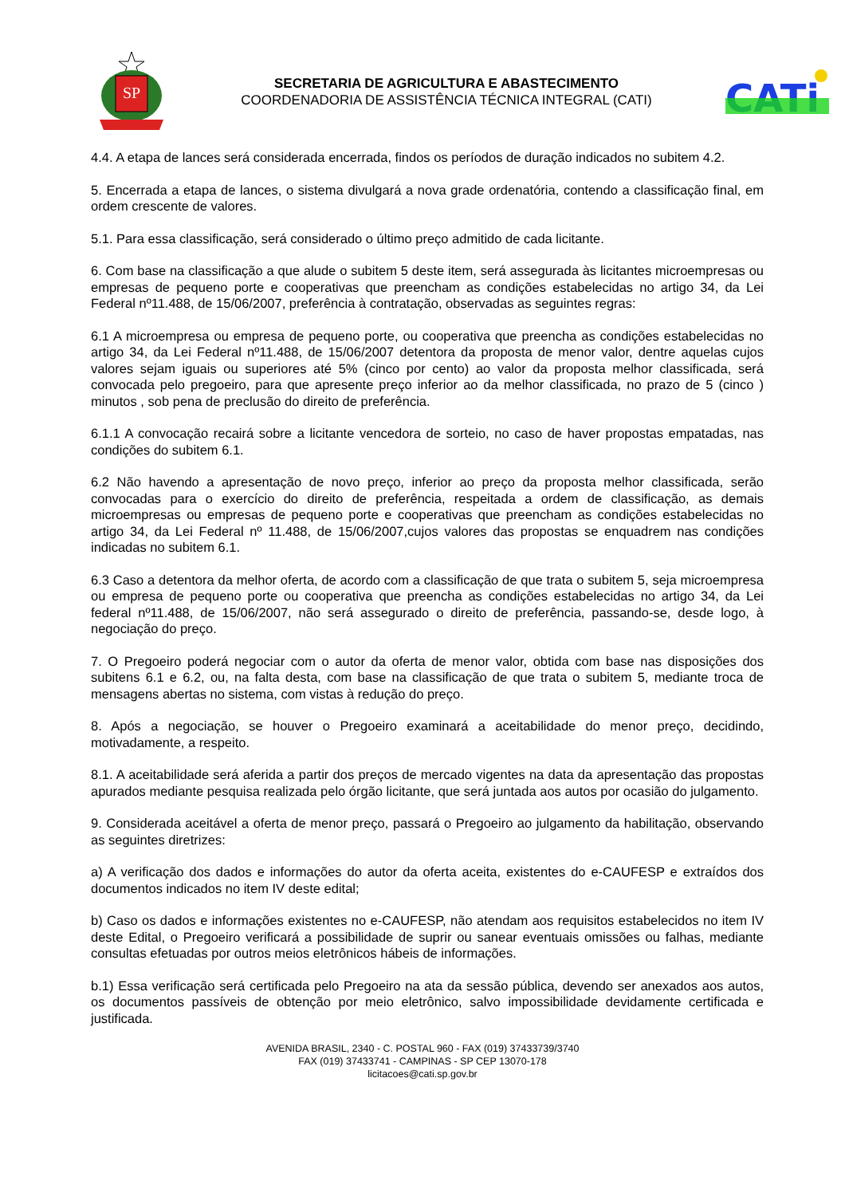SP
SECRETARIA DE AGRICULTURA E ABASTECIMENTO
COORDENADORIA DE ASSISTÊNCIA TÉCNICA INTEGRAL (CATI)
CATi
4.4. A etapa de lances será considerada encerrada, findos os períodos de duração indicados no subitem 4.2.
5. Encerrada a etapa de lances, o sistema divulgará a nova grade ordenatória, contendo a classificação final, em ordem crescente de valores.
5.1. Para essa classificação, será considerado o último preço admitido de cada licitante.
6. Com base na classificação a que alude o subitem 5 deste item, será assegurada às licitantes microempresas ou empresas de pequeno porte e cooperativas que preencham as condições estabelecidas no artigo 34, da Lei Federal nº11.488, de 15/06/2007, preferência à contratação, observadas as seguintes regras:
6.1 A microempresa ou empresa de pequeno porte, ou cooperativa que preencha as condições estabelecidas no artigo 34, da Lei Federal nº11.488, de 15/06/2007 detentora da proposta de menor valor, dentre aquelas cujos valores sejam iguais ou superiores até 5% (cinco por cento) ao valor da proposta melhor classificada, será convocada pelo pregoeiro, para que apresente preço inferior ao da melhor classificada, no prazo de 5 (cinco ) minutos , sob pena de preclusão do direito de preferência.
6.1.1 A convocação recairá sobre a licitante vencedora de sorteio, no caso de haver propostas empatadas, nas condições do subitem 6.1.
6.2 Não havendo a apresentação de novo preço, inferior ao preço da proposta melhor classificada, serão convocadas para o exercício do direito de preferência, respeitada a ordem de classificação, as demais microempresas ou empresas de pequeno porte e cooperativas que preencham as condições estabelecidas no artigo 34, da Lei Federal nº 11.488, de 15/06/2007,cujos valores das propostas se enquadrem nas condições indicadas no subitem 6.1.
6.3 Caso a detentora da melhor oferta, de acordo com a classificação de que trata o subitem 5, seja microempresa ou empresa de pequeno porte ou cooperativa que preencha as condições estabelecidas no artigo 34, da Lei federal nº11.488, de 15/06/2007, não será assegurado o direito de preferência, passando-se, desde logo, à negociação do preço.
7. O Pregoeiro poderá negociar com o autor da oferta de menor valor, obtida com base nas disposições dos subitens 6.1 e 6.2, ou, na falta desta, com base na classificação de que trata o subitem 5, mediante troca de mensagens abertas no sistema, com vistas à redução do preço.
8. Após a negociação, se houver o Pregoeiro examinará a aceitabilidade do menor preço, decidindo, motivadamente, a respeito.
8.1. A aceitabilidade será aferida a partir dos preços de mercado vigentes na data da apresentação das propostas apurados mediante pesquisa realizada pelo órgão licitante, que será juntada aos autos por ocasião do julgamento.
9. Considerada aceitável a oferta de menor preço, passará o Pregoeiro ao julgamento da habilitação, observando as seguintes diretrizes:
a) A verificação dos dados e informações do autor da oferta aceita, existentes do e-CAUFESP e extraídos dos documentos indicados no item IV deste edital;
b) Caso os dados e informações existentes no e-CAUFESP, não atendam aos requisitos estabelecidos no item IV deste Edital, o Pregoeiro verificará a possibilidade de suprir ou sanear eventuais omissões ou falhas, mediante consultas efetuadas por outros meios eletrônicos hábeis de informações.
b.1) Essa verificação será certificada pelo Pregoeiro na ata da sessão pública, devendo ser anexados aos autos, os documentos passíveis de obtenção por meio eletrônico, salvo impossibilidade devidamente certificada e justificada.
AVENIDA BRASIL, 2340 - C. POSTAL 960 - FAX (019) 37433739/3740
FAX (019) 37433741 - CAMPINAS - SP CEP 13070-178
licitacoes@cati.sp.gov.br